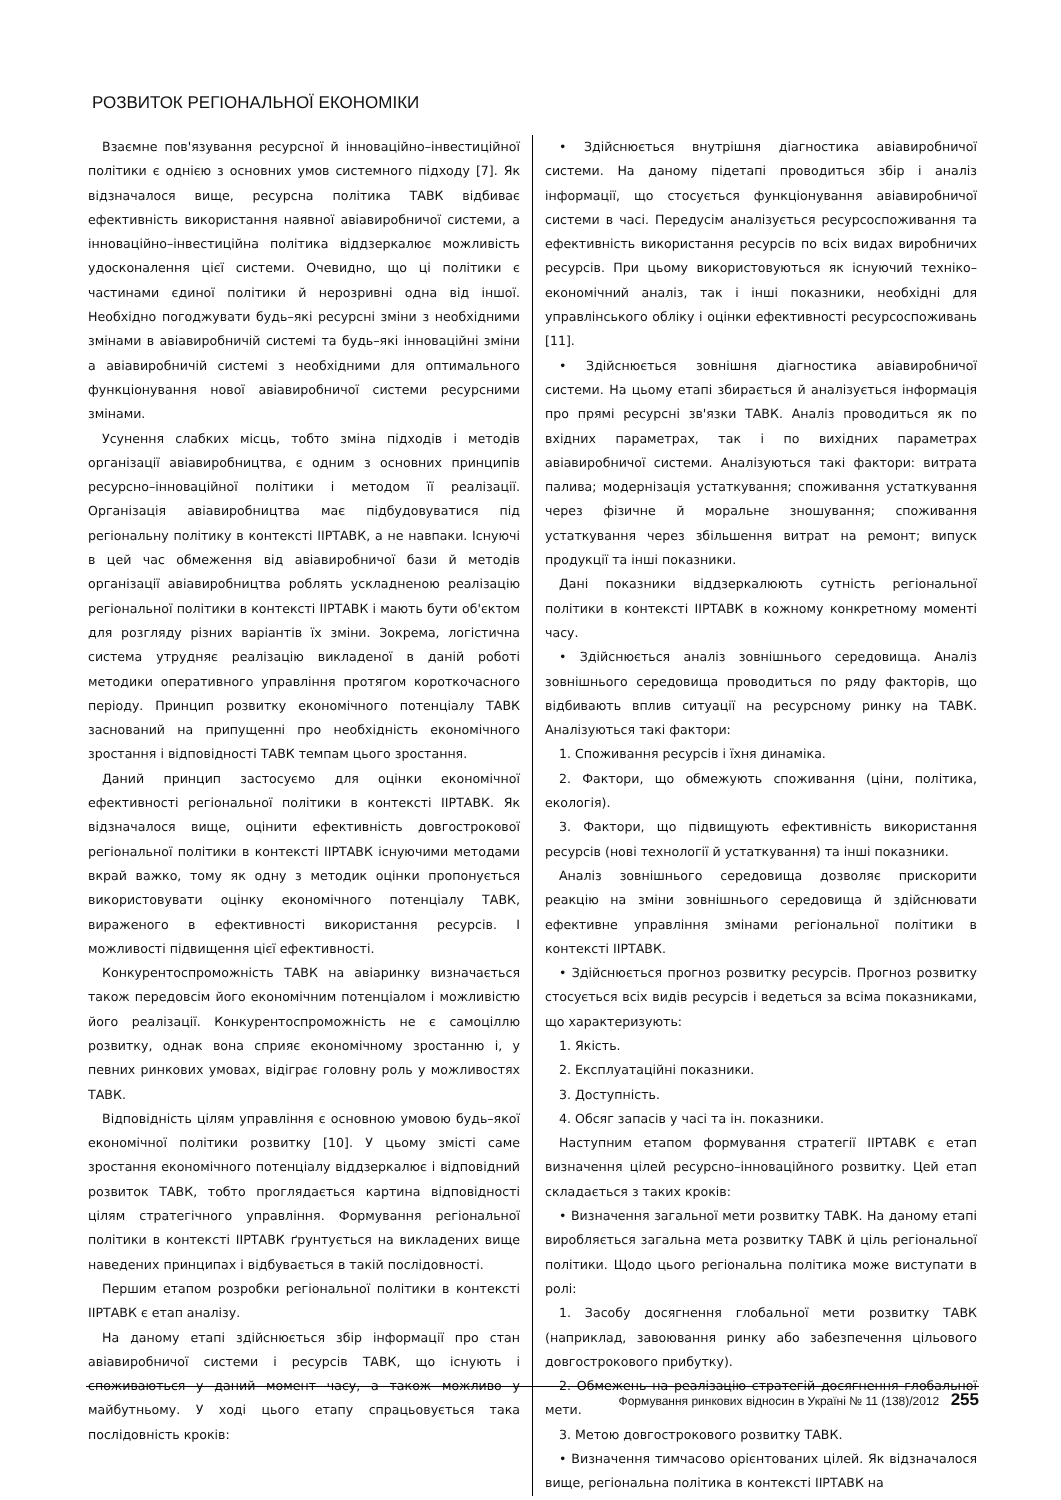РОЗВИТОК РЕГІОНАЛЬНОЇ ЕКОНОМІКИ
Взаємне пов'язування ресурсної й інноваційно–інвестиційної політики є однією з основних умов системного підходу [7]. Як відзначалося вище, ресурсна політика ТАВК відбиває ефективність використання наявної авіавиробничої системи, а інноваційно–інвестиційна політика віддзеркалює можливість удосконалення цієї системи. Очевидно, що ці політики є частинами єдиної політики й нерозривні одна від іншої. Необхідно погоджувати будь–які ресурсні зміни з необхідними змінами в авіавиробничій системі та будь–які інноваційні зміни а авіавиробничій системі з необхідними для оптимального функціонування нової авіавиробничої системи ресурсними змінами.
Усунення слабких місць, тобто зміна підходів і методів організації авіавиробництва, є одним з основних принципів ресурсно–інноваційної політики і методом її реалізації. Організація авіавиробництва має підбудовуватися під регіональну політику в контексті ІІРТАВК, а не навпаки. Існуючі в цей час обмеження від авіавиробничої бази й методів організації авіавиробництва роблять ускладненою реалізацію регіональної політики в контексті ІІРТАВК і мають бути об'єктом для розгляду різних варіантів їх зміни. Зокрема, логістична система утрудняє реалізацію викладеної в даній роботі методики оперативного управління протягом короткочасного періоду. Принцип розвитку економічного потенціалу ТАВК заснований на припущенні про необхідність економічного зростання і відповідності ТАВК темпам цього зростання.
Даний принцип застосуємо для оцінки економічної ефективності регіональної політики в контексті ІІРТАВК. Як відзначалося вище, оцінити ефективність довгострокової регіональної політики в контексті ІІРТАВК існуючими методами вкрай важко, тому як одну з методик оцінки пропонується використовувати оцінку економічного потенціалу ТАВК, вираженого в ефективності використання ресурсів. І можливості підвищення цієї ефективності.
Конкурентоспроможність ТАВК на авіаринку визначається також передовсім його економічним потенціалом і можливістю його реалізації. Конкурентоспроможність не є самоціллю розвитку, однак вона сприяє економічному зростанню і, у певних ринкових умовах, відіграє головну роль у можливостях ТАВК.
Відповідність цілям управління є основною умовою будь–якої економічної політики розвитку [10]. У цьому змісті саме зростання економічного потенціалу віддзеркалює і відповідний розвиток ТАВК, тобто проглядається картина відповідності цілям стратегічного управління. Формування регіональної політики в контексті ІІРТАВК ґрунтується на викладених вище наведених принципах і відбувається в такій послідовності.
Першим етапом розробки регіональної політики в контексті ІІРТАВК є етап аналізу.
На даному етапі здійснюється збір інформації про стан авіавиробничої системи і ресурсів ТАВК, що існують і споживаються у даний момент часу, а також можливо у майбутньому. У ході цього етапу спрацьовується така послідовність кроків:
• Здійснюється внутрішня діагностика авіавиробничої системи. На даному підетапі проводиться збір і аналіз інформації, що стосується функціонування авіавиробничої системи в часі. Передусім аналізується ресурсоспоживання та ефективність використання ресурсів по всіх видах виробничих ресурсів. При цьому використовуються як існуючий техніко–економічний аналіз, так і інші показники, необхідні для управлінського обліку і оцінки ефективності ресурсоспоживань [11].
• Здійснюється зовнішня діагностика авіавиробничої системи. На цьому етапі збирається й аналізується інформація про прямі ресурсні зв'язки ТАВК. Аналіз проводиться як по вхідних параметрах, так і по вихідних параметрах авіавиробничої системи. Аналізуються такі фактори: витрата палива; модернізація устаткування; споживання устаткування через фізичне й моральне зношування; споживання устаткування через збільшення витрат на ремонт; випуск продукції та інші показники.
Дані показники віддзеркалюють сутність регіональної політики в контексті ІІРТАВК в кожному конкретному моменті часу.
• Здійснюється аналіз зовнішнього середовища. Аналіз зовнішнього середовища проводиться по ряду факторів, що відбивають вплив ситуації на ресурсному ринку на ТАВК. Аналізуються такі фактори:
1. Споживання ресурсів і їхня динаміка.
2. Фактори, що обмежують споживання (ціни, політика, екологія).
3. Фактори, що підвищують ефективність використання ресурсів (нові технології й устаткування) та інші показники.
Аналіз зовнішнього середовища дозволяє прискорити реакцію на зміни зовнішнього середовища й здійснювати ефективне управління змінами регіональної політики в контексті ІІРТАВК.
• Здійснюється прогноз розвитку ресурсів. Прогноз розвитку стосується всіх видів ресурсів і ведеться за всіма показниками, що характеризують:
1. Якість.
2. Експлуатаційні показники.
3. Доступність.
4. Обсяг запасів у часі та ін. показники.
Наступним етапом формування стратегії ІІРТАВК є етап визначення цілей ресурсно–інноваційного розвитку. Цей етап складається з таких кроків:
• Визначення загальної мети розвитку ТАВК. На даному етапі виробляється загальна мета розвитку ТАВК й ціль регіональної політики. Щодо цього регіональна політика може виступати в ролі:
1. Засобу досягнення глобальної мети розвитку ТАВК (наприклад, завоювання ринку або забезпечення цільового довгострокового прибутку).
2. Обмежень на реалізацію стратегій досягнення глобальної мети.
3. Метою довгострокового розвитку ТАВК.
• Визначення тимчасово орієнтованих цілей. Як відзначалося вище, регіональна політика в контексті ІІРТАВК на
Формування ринкових відносин в Україні № 11 (138)/2012 255